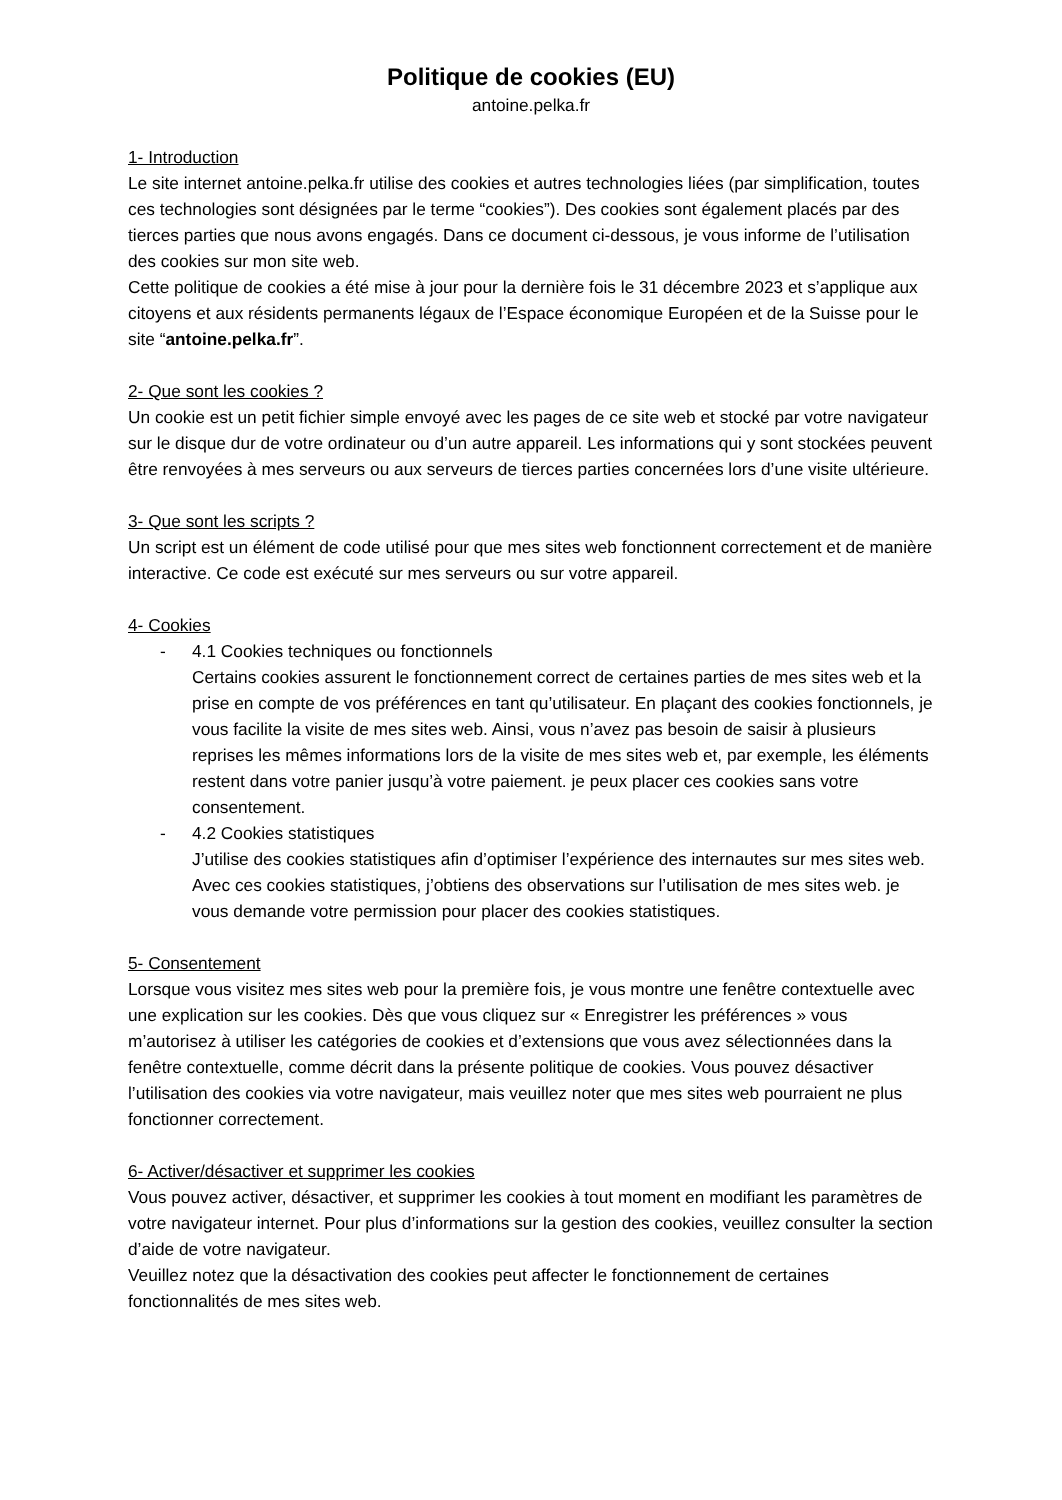Politique de cookies (EU)
antoine.pelka.fr
1- Introduction
Le site internet antoine.pelka.fr utilise des cookies et autres technologies liées (par simplification, toutes ces technologies sont désignées par le terme “cookies”). Des cookies sont également placés par des tierces parties que nous avons engagés. Dans ce document ci-dessous, je vous informe de l’utilisation des cookies sur mon site web.
Cette politique de cookies a été mise à jour pour la dernière fois le 31 décembre 2023 et s’applique aux citoyens et aux résidents permanents légaux de l’Espace économique Européen et de la Suisse pour le site “antoine.pelka.fr”.
2- Que sont les cookies ?
Un cookie est un petit fichier simple envoyé avec les pages de ce site web et stocké par votre navigateur sur le disque dur de votre ordinateur ou d’un autre appareil. Les informations qui y sont stockées peuvent être renvoyées à mes serveurs ou aux serveurs de tierces parties concernées lors d’une visite ultérieure.
3- Que sont les scripts ?
Un script est un élément de code utilisé pour que mes sites web fonctionnent correctement et de manière interactive. Ce code est exécuté sur mes serveurs ou sur votre appareil.
4- Cookies
- 4.1 Cookies techniques ou fonctionnels
Certains cookies assurent le fonctionnement correct de certaines parties de mes sites web et la prise en compte de vos préférences en tant qu’utilisateur. En plaçant des cookies fonctionnels, je vous facilite la visite de mes sites web. Ainsi, vous n’avez pas besoin de saisir à plusieurs reprises les mêmes informations lors de la visite de mes sites web et, par exemple, les éléments restent dans votre panier jusqu’à votre paiement. je peux placer ces cookies sans votre consentement.
- 4.2 Cookies statistiques
J’utilise des cookies statistiques afin d’optimiser l’expérience des internautes sur mes sites web. Avec ces cookies statistiques, j’obtiens des observations sur l’utilisation de mes sites web. je vous demande votre permission pour placer des cookies statistiques.
5- Consentement
Lorsque vous visitez mes sites web pour la première fois, je vous montre une fenêtre contextuelle avec une explication sur les cookies. Dès que vous cliquez sur « Enregistrer les préférences » vous m’autorisez à utiliser les catégories de cookies et d’extensions que vous avez sélectionnées dans la fenêtre contextuelle, comme décrit dans la présente politique de cookies. Vous pouvez désactiver l’utilisation des cookies via votre navigateur, mais veuillez noter que mes sites web pourraient ne plus fonctionner correctement.
6- Activer/désactiver et supprimer les cookies
Vous pouvez activer, désactiver, et supprimer les cookies à tout moment en modifiant les paramètres de votre navigateur internet. Pour plus d’informations sur la gestion des cookies, veuillez consulter la section d’aide de votre navigateur.
Veuillez notez que la désactivation des cookies peut affecter le fonctionnement de certaines fonctionnalités de mes sites web.